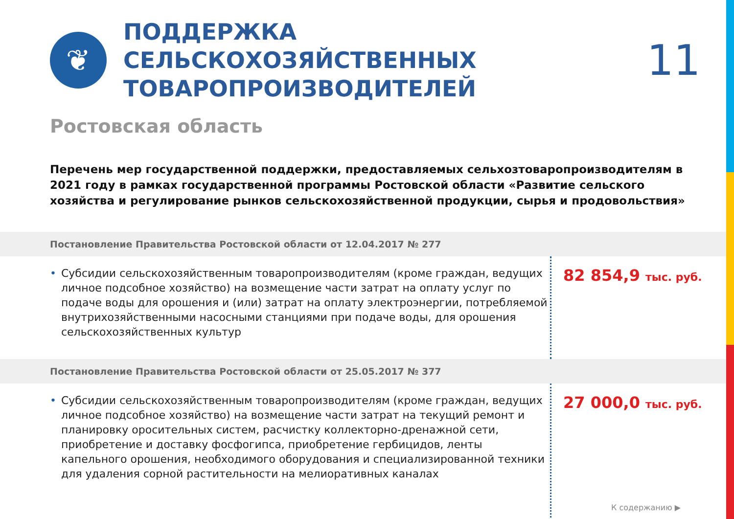❦
ПОДДЕРЖКА СЕЛЬСКОХОЗЯЙСТВЕННЫХ ТОВАРОПРОИЗВОДИТЕЛЕЙ
11
Ростовская область
Перечень мер государственной поддержки, предоставляемых сельхозтоваропроизводителям в 2021 году в рамках государственной программы Ростовской области «Развитие сельского хозяйства и регулирование рынков сельскохозяйственной продукции, сырья и продовольствия»
Постановление Правительства Ростовской области от 12.04.2017 № 277
• Субсидии сельскохозяйственным товаропроизводителям (кроме граждан, ведущих личное подсобное хозяйство) на возмещение части затрат на оплату услуг по подаче воды для орошения и (или) затрат на оплату электроэнергии, потребляемой внутрихозяйственными насосными станциями при подаче воды, для орошения сельскохозяйственных культур
82 854,9 тыс. руб.
Постановление Правительства Ростовской области от 25.05.2017 № 377
• Субсидии сельскохозяйственным товаропроизводителям (кроме граждан, ведущих личное подсобное хозяйство) на возмещение части затрат на текущий ремонт и планировку оросительных систем, расчистку коллекторно-дренажной сети, приобретение и доставку фосфогипса, приобретение гербицидов, ленты капельного орошения, необходимого оборудования и специализированной техники для удаления сорной растительности на мелиоративных каналах
27 000,0 тыс. руб.
К содержанию ▶